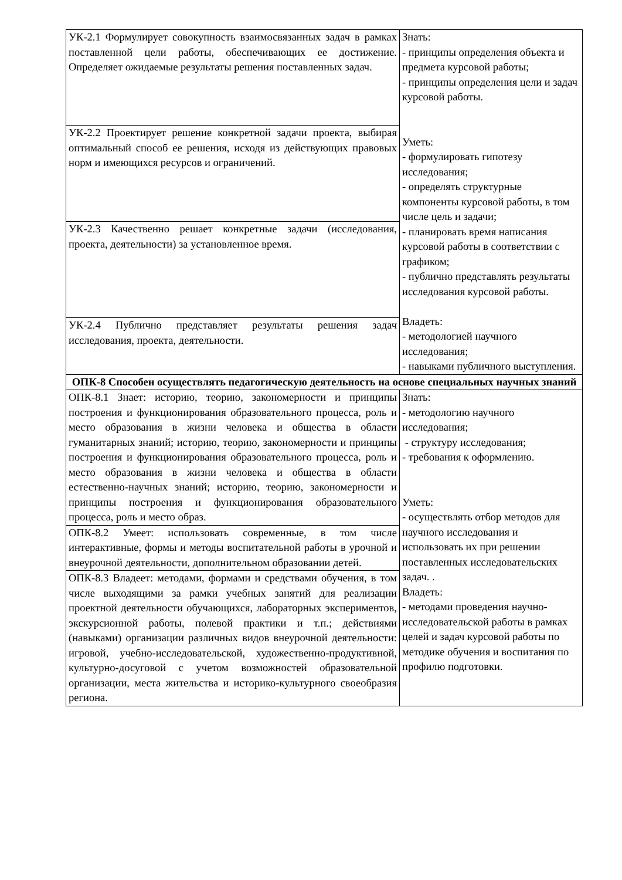| УК-2.1 Формулирует совокупность взаимосвязанных задач в рамках поставленной цели работы, обеспечивающих ее достижение. Определяет ожидаемые результаты решения поставленных задач. | Знать: - принципы определения объекта и предмета курсовой работы; - принципы определения цели и задач курсовой работы. Уметь: - формулировать гипотезу исследования; - определять структурные компоненты курсовой работы, в том числе цель и задачи; - планировать время написания курсовой работы в соответствии с графиком; - публично представлять результаты исследования курсовой работы. Владеть: - методологией научного исследования; - навыками публичного выступления. |
| УК-2.2 Проектирует решение конкретной задачи проекта, выбирая оптимальный способ ее решения, исходя из действующих правовых норм и имеющихся ресурсов и ограничений. | |
| УК-2.3 Качественно решает конкретные задачи (исследования, проекта, деятельности) за установленное время. | |
| УК-2.4 Публично представляет результаты решения задач исследования, проекта, деятельности. | |
| ОПК-8 Способен осуществлять педагогическую деятельность на основе специальных научных знаний | |
| ОПК-8.1 Знает: историю, теорию, закономерности и принципы построения и функционирования образовательного процесса, роль и место образования в жизни человека и общества в области гуманитарных знаний; историю, теорию, закономерности и принципы построения и функционирования образовательного процесса, роль и место образования в жизни человека и общества в области естественно-научных знаний; историю, теорию, закономерности и принципы построения и функционирования образовательного процесса, роль и место образ. | Знать: - методологию научного исследования; - структуру исследования; - требования к оформлению. Уметь: - осуществлять отбор методов для научного исследования и использовать их при решении поставленных исследовательских задач. . Владеть: - методами проведения научно-исследовательской работы в рамках целей и задач курсовой работы по методике обучения и воспитания по профилю подготовки. |
| ОПК-8.2 Умеет: использовать современные, в том числе интерактивные, формы и методы воспитательной работы в урочной и внеурочной деятельности, дополнительном образовании детей. | |
| ОПК-8.3 Владеет: методами, формами и средствами обучения, в том числе выходящими за рамки учебных занятий для реализации проектной деятельности обучающихся, лабораторных экспериментов, экскурсионной работы, полевой практики и т.п.; действиями (навыками) организации различных видов внеурочной деятельности: игровой, учебно-исследовательской, художественно-продуктивной, культурно-досуговой с учетом возможностей образовательной организации, места жительства и историко-культурного своеобразия региона. | |